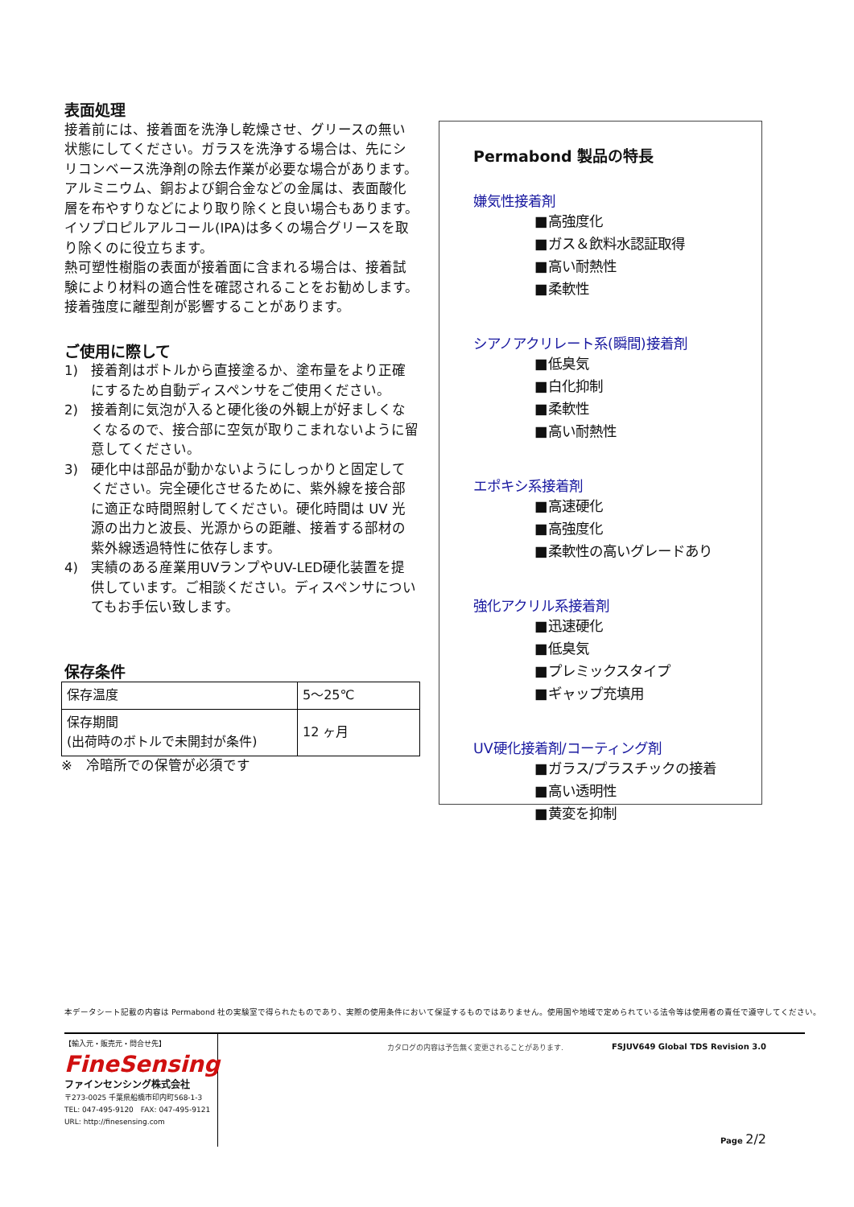表面処理
接着前には、接着面を洗浄し乾燥させ、グリースの無い状態にしてください。ガラスを洗浄する場合は、先にシリコンベース洗浄剤の除去作業が必要な場合があります。アルミニウム、銅および銅合金などの金属は、表面酸化層を布やすりなどにより取り除くと良い場合もあります。イソプロピルアルコール(IPA)は多くの場合グリースを取り除くのに役立ちます。
熱可塑性樹脂の表面が接着面に含まれる場合は、接着試験により材料の適合性を確認されることをお勧めします。接着強度に離型剤が影響することがあります。
ご使用に際して
1) 接着剤はボトルから直接塗るか、塗布量をより正確にするため自動ディスペンサをご使用ください。
2) 接着剤に気泡が入ると硬化後の外観上が好ましくなくなるので、接合部に空気が取りこまれないように留意してください。
3) 硬化中は部品が動かないようにしっかりと固定してください。完全硬化させるために、紫外線を接合部に適正な時間照射してください。硬化時間は UV 光源の出力と波長、光源からの距離、接着する部材の紫外線透過特性に依存します。
4) 実績のある産業用UVランプやUV-LED硬化装置を提供しています。ご相談ください。ディスペンサについてもお手伝い致します。
保存条件
| 保存温度 | 5～25℃ |
| 保存期間 (出荷時のボトルで未開封が条件) | 12 ヶ月 |
※　冷暗所での保管が必須です
Permabond 製品の特長
嫌気性接着剤
■高強度化
■ガス＆飲料水認証取得
■高い耐熱性
■柔軟性
シアノアクリレート系(瞬間)接着剤
■低臭気
■白化抑制
■柔軟性
■高い耐熱性
エポキシ系接着剤
■高速硬化
■高強度化
■柔軟性の高いグレードあり
強化アクリル系接着剤
■迅速硬化
■低臭気
■プレミックスタイプ
■ギャップ充填用
UV硬化接着剤/コーティング剤
■ガラス/プラスチックの接着
■高い透明性
■黄変を抑制
本データシート記載の内容は Permabond 社の実験室で得られたものであり、実際の使用条件において保証するものではありません。使用国や地域で定められている法令等は使用者の責任で遵守してください。
【輸入元・販売元・問合せ先】
FineSensing
ファインセンシング株式会社
〒273-0025 千葉県船橋市印内町568-1-3
TEL: 047-495-9120　FAX: 047-495-9121
URL: http://finesensing.com
カタログの内容は予告無く変更されることがあります.
FSJUV649 Global TDS Revision 3.0
Page 2/2